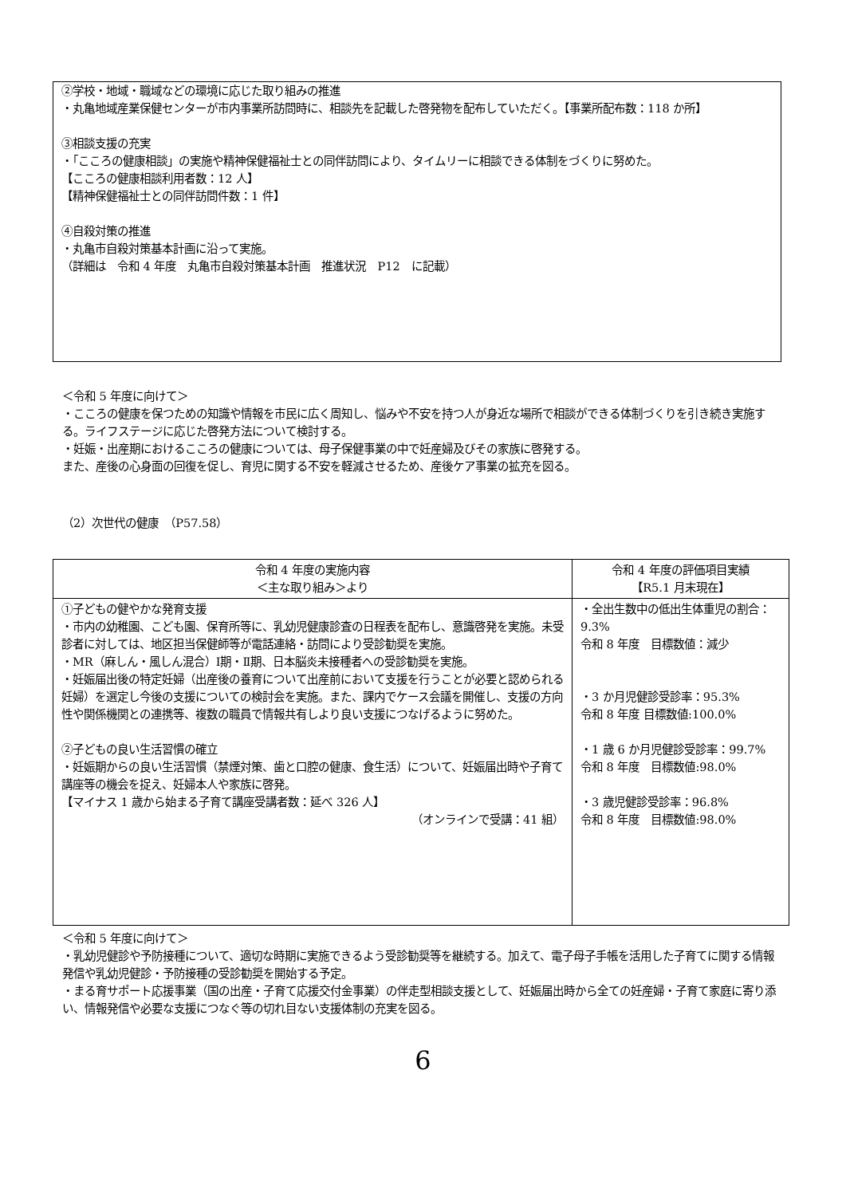②学校・地域・職域などの環境に応じた取り組みの推進
・丸亀地域産業保健センターが市内事業所訪問時に、相談先を記載した啓発物を配布していただく。【事業所配布数：118 か所】
③相談支援の充実
・「こころの健康相談」の実施や精神保健福祉士との同伴訪問により、タイムリーに相談できる体制をづくりに努めた。
【こころの健康相談利用者数：12 人】
【精神保健福祉士との同伴訪問件数：1 件】
④自殺対策の推進
・丸亀市自殺対策基本計画に沿って実施。
（詳細は　令和 4 年度　丸亀市自殺対策基本計画　推進状況　P12　に記載）
＜令和 5 年度に向けて＞
・こころの健康を保つための知識や情報を市民に広く周知し、悩みや不安を持つ人が身近な場所で相談ができる体制づくりを引き続き実施する。ライフステージに応じた啓発方法について検討する。
・妊娠・出産期におけるこころの健康については、母子保健事業の中で妊産婦及びその家族に啓発する。
また、産後の心身面の回復を促し、育児に関する不安を軽減させるため、産後ケア事業の拡充を図る。
（2）次世代の健康　（P57.58）
| 令和 4 年度の実施内容 ＜主な取り組み＞より | 令和 4 年度の評価項目実績 【R5.1 月末現在】 |
| --- | --- |
| ①子どもの健やかな発育支援 ・市内の幼稚園、こども園、保育所等に、乳幼児健康診査の日程表を配布し、意識啓発を実施。未受診者に対しては、地区担当保健師等が電話連絡・訪問により受診勧奨を実施。 ・MR（麻しん・風しん混合）Ⅰ期・Ⅱ期、日本脳炎未接種者への受診勧奨を実施。 ・妊娠届出後の特定妊婦（出産後の養育について出産前において支援を行うことが必要と認められる妊婦）を選定し今後の支援についての検討会を実施。また、課内でケース会議を開催し、支援の方向性や関係機関との連携等、複数の職員で情報共有しより良い支援につなげるように努めた。 ②子どもの良い生活習慣の確立 ・妊娠期からの良い生活習慣（禁煙対策、歯と口腔の健康、食生活）について、妊娠届出時や子育て講座等の機会を捉え、妊婦本人や家族に啓発。 【マイナス 1 歳から始まる子育て講座受講者数：延べ 326 人】 （オンラインで受講：41 組） | ・全出生数中の低出生体重児の割合：9.3% 令和 8 年度 目標数値：減少 ・3 か月児健診受診率：95.3% 令和 8 年度 目標数値:100.0% ・1 歳 6 か月児健診受診率：99.7% 令和 8 年度 目標数値:98.0% ・3 歳児健診受診率：96.8% 令和 8 年度 目標数値:98.0% |
＜令和 5 年度に向けて＞
・乳幼児健診や予防接種について、適切な時期に実施できるよう受診勧奨等を継続する。加えて、電子母子手帳を活用した子育てに関する情報発信や乳幼児健診・予防接種の受診勧奨を開始する予定。
・まる育サポート応援事業（国の出産・子育て応援交付金事業）の伴走型相談支援として、妊娠届出時から全ての妊産婦・子育て家庭に寄り添い、情報発信や必要な支援につなぐ等の切れ目ない支援体制の充実を図る。
6